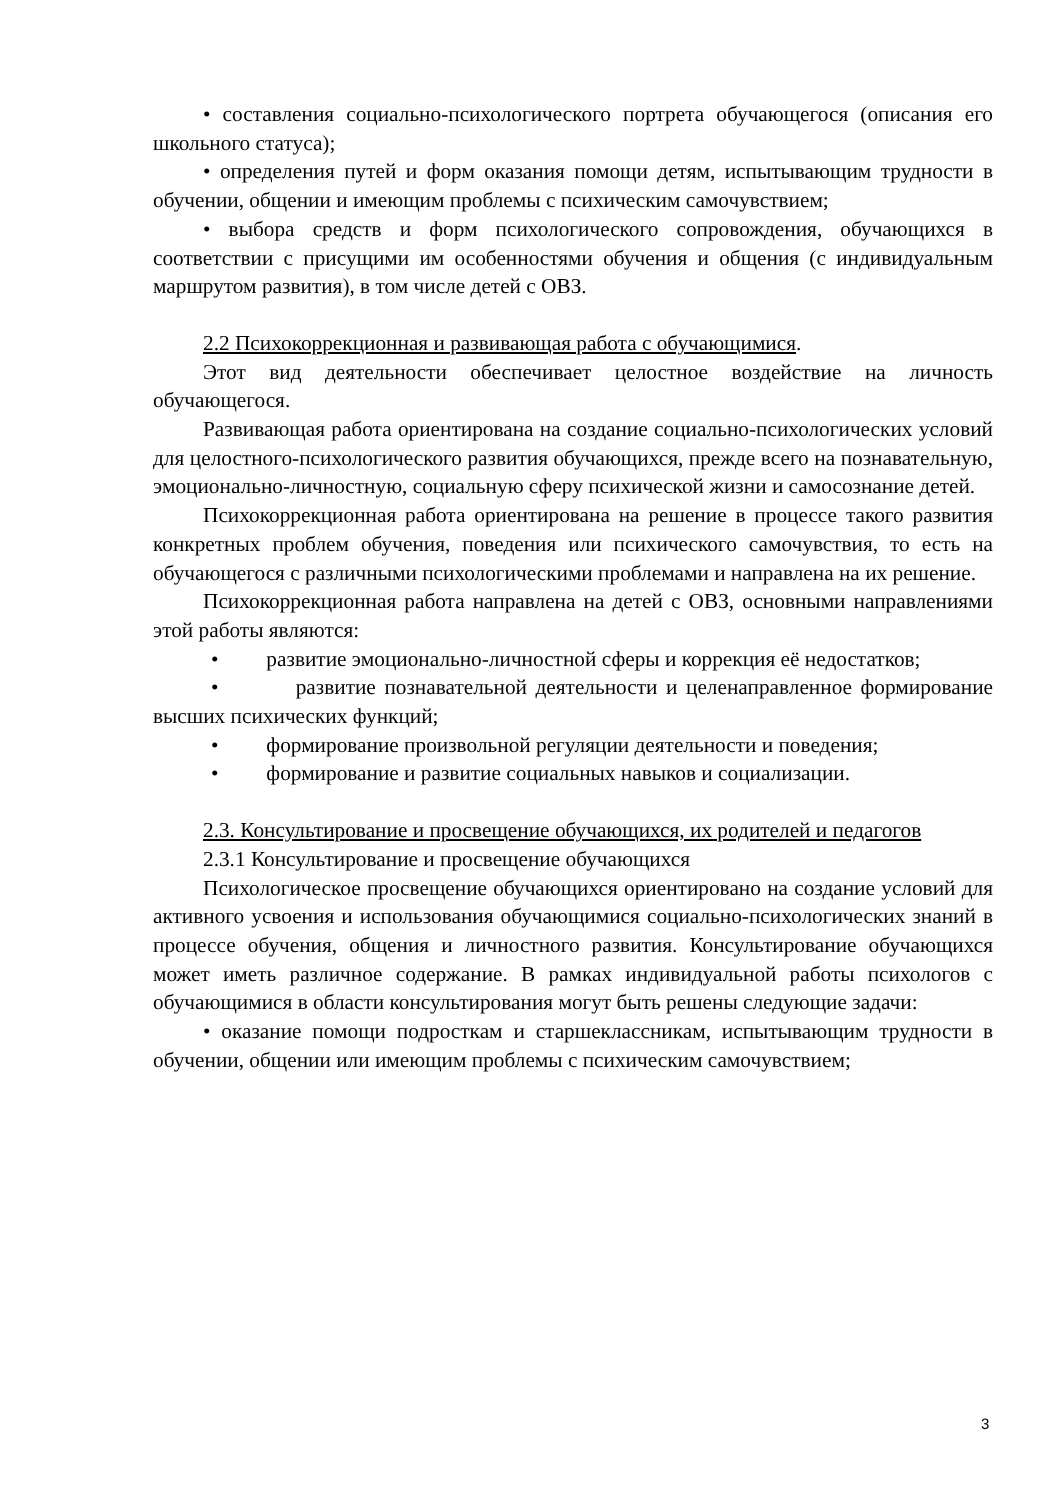• составления социально-психологического портрета обучающегося (описания его школьного статуса);
• определения путей и форм оказания помощи детям, испытывающим трудности в обучении, общении и имеющим проблемы с психическим самочувствием;
• выбора средств и форм психологического сопровождения, обучающихся в соответствии с присущими им особенностями обучения и общения (с индивидуальным маршрутом развития), в том числе детей с ОВЗ.
2.2 Психокоррекционная и развивающая работа с обучающимися.
Этот вид деятельности обеспечивает целостное воздействие на личность обучающегося.
Развивающая работа ориентирована на создание социально-психологических условий для целостного-психологического развития обучающихся, прежде всего на познавательную, эмоционально-личностную, социальную сферу психической жизни и самосознание детей.
Психокоррекционная работа ориентирована на решение в процессе такого развития конкретных проблем обучения, поведения или психического самочувствия, то есть на обучающегося с различными психологическими проблемами и направлена на их решение.
Психокоррекционная работа направлена на детей с ОВЗ, основными направлениями этой работы являются:
• развитие эмоционально-личностной сферы и коррекция её недостатков;
• развитие познавательной деятельности и целенаправленное формирование высших психических функций;
• формирование произвольной регуляции деятельности и поведения;
• формирование и развитие социальных навыков и социализации.
2.3. Консультирование и просвещение обучающихся, их родителей и педагогов
2.3.1 Консультирование и просвещение обучающихся
Психологическое просвещение обучающихся ориентировано на создание условий для активного усвоения и использования обучающимися социально-психологических знаний в процессе обучения, общения и личностного развития. Консультирование обучающихся может иметь различное содержание. В рамках индивидуальной работы психологов с обучающимися в области консультирования могут быть решены следующие задачи:
• оказание помощи подросткам и старшеклассникам, испытывающим трудности в обучении, общении или имеющим проблемы с психическим самочувствием;
3